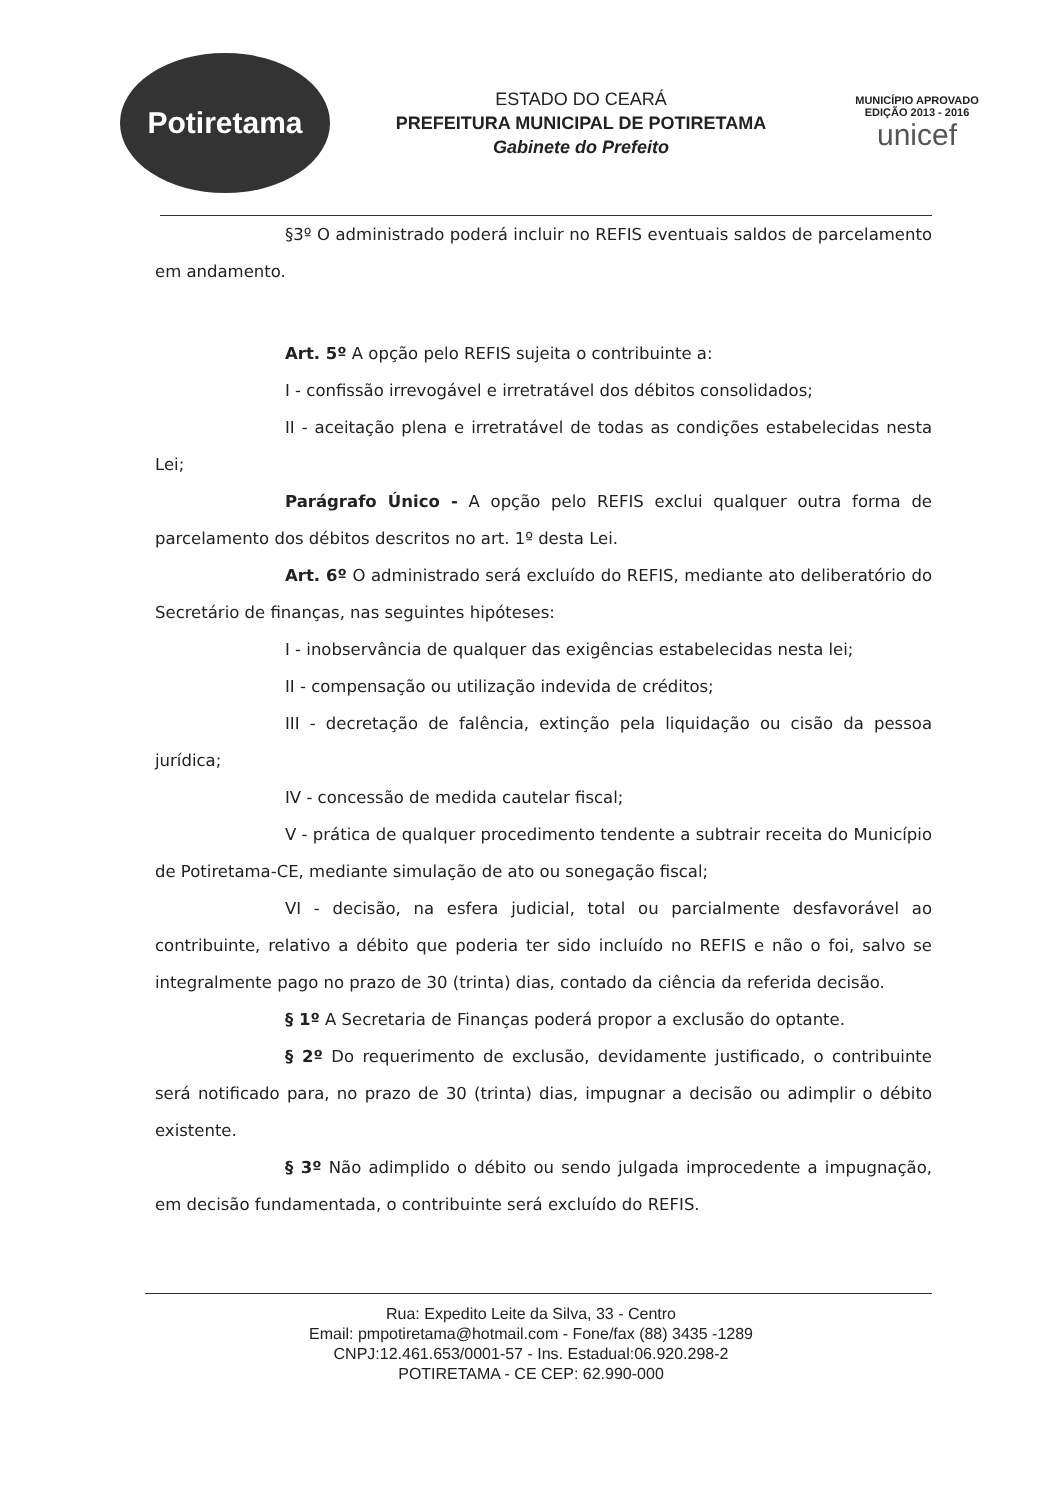Potiretama
ESTADO DO CEARÁ
PREFEITURA MUNICIPAL DE POTIRETAMA
Gabinete do Prefeito
MUNICÍPIO APROVADO
EDIÇÃO 2013 - 2016
unicef
§3º O administrado poderá incluir no REFIS eventuais saldos de parcelamento em andamento.
Art. 5º A opção pelo REFIS sujeita o contribuinte a:
I - confissão irrevogável e irretratável dos débitos consolidados;
II - aceitação plena e irretratável de todas as condições estabelecidas nesta Lei;
Parágrafo Único - A opção pelo REFIS exclui qualquer outra forma de parcelamento dos débitos descritos no art. 1º desta Lei.
Art. 6º O administrado será excluído do REFIS, mediante ato deliberatório do Secretário de finanças, nas seguintes hipóteses:
I - inobservância de qualquer das exigências estabelecidas nesta lei;
II - compensação ou utilização indevida de créditos;
III - decretação de falência, extinção pela liquidação ou cisão da pessoa jurídica;
IV - concessão de medida cautelar fiscal;
V - prática de qualquer procedimento tendente a subtrair receita do Município de Potiretama-CE, mediante simulação de ato ou sonegação fiscal;
VI - decisão, na esfera judicial, total ou parcialmente desfavorável ao contribuinte, relativo a débito que poderia ter sido incluído no REFIS e não o foi, salvo se integralmente pago no prazo de 30 (trinta) dias, contado da ciência da referida decisão.
§ 1º A Secretaria de Finanças poderá propor a exclusão do optante.
§ 2º Do requerimento de exclusão, devidamente justificado, o contribuinte será notificado para, no prazo de 30 (trinta) dias, impugnar a decisão ou adimplir o débito existente.
§ 3º Não adimplido o débito ou sendo julgada improcedente a impugnação, em decisão fundamentada, o contribuinte será excluído do REFIS.
Rua: Expedito Leite da Silva, 33 - Centro
Email: pmpotiretama@hotmail.com - Fone/fax (88) 3435 -1289
CNPJ:12.461.653/0001-57 - Ins. Estadual:06.920.298-2
POTIRETAMA - CE CEP: 62.990-000